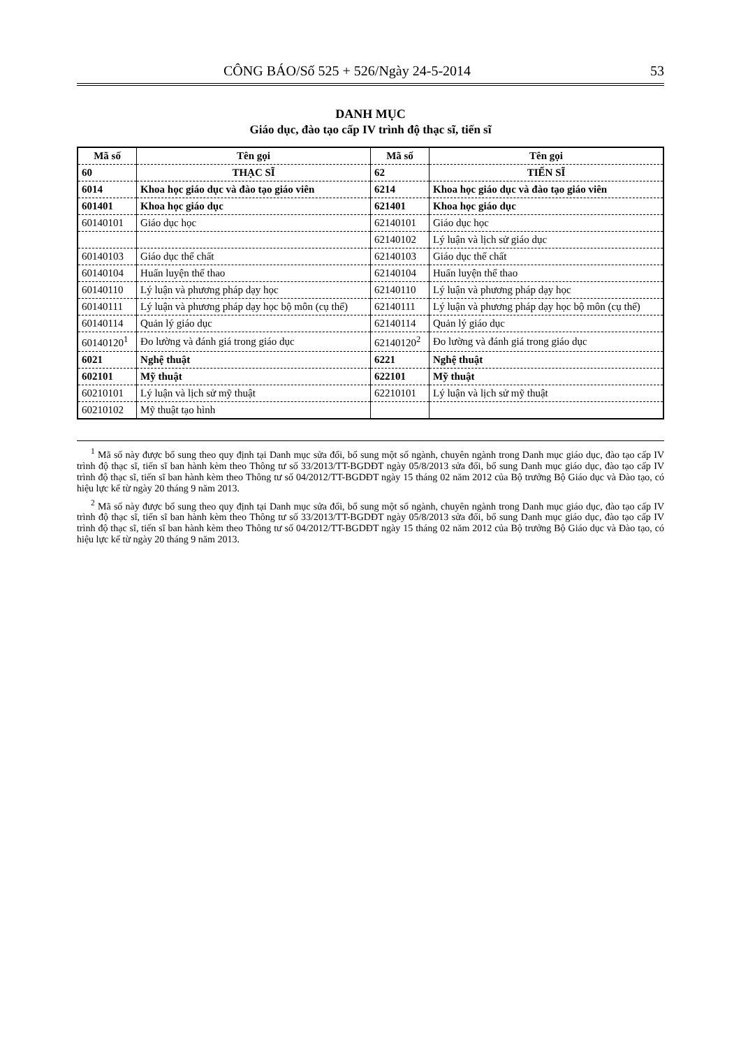CÔNG BÁO/Số 525 + 526/Ngày 24-5-2014 53
DANH MỤC
Giáo dục, đào tạo cấp IV trình độ thạc sĩ, tiến sĩ
| Mã số | Tên gọi | Mã số | Tên gọi |
| --- | --- | --- | --- |
| 60 | THẠC SĨ | 62 | TIẾN SĨ |
| 6014 | Khoa học giáo dục và đào tạo giáo viên | 6214 | Khoa học giáo dục và đào tạo giáo viên |
| 601401 | Khoa học giáo dục | 621401 | Khoa học giáo dục |
| 60140101 | Giáo dục học | 62140101 | Giáo dục học |
| | | 62140102 | Lý luận và lịch sử giáo dục |
| 60140103 | Giáo dục thể chất | 62140103 | Giáo dục thể chất |
| 60140104 | Huấn luyện thể thao | 62140104 | Huấn luyện thể thao |
| 60140110 | Lý luận và phương pháp dạy học | 62140110 | Lý luận và phương pháp dạy học |
| 60140111 | Lý luận và phương pháp dạy học bộ môn (cụ thể) | 62140111 | Lý luận và phương pháp dạy học bộ môn (cụ thể) |
| 60140114 | Quản lý giáo dục | 62140114 | Quản lý giáo dục |
| 60140120<sup>1</sup> | Đo lường và đánh giá trong giáo dục | 62140120<sup>2</sup> | Đo lường và đánh giá trong giáo dục |
| 6021 | Nghệ thuật | 6221 | Nghệ thuật |
| 602101 | Mỹ thuật | 622101 | Mỹ thuật |
| 60210101 | Lý luận và lịch sử mỹ thuật | 62210101 | Lý luận và lịch sử mỹ thuật |
| 60210102 | Mỹ thuật tạo hình | | |
<sup>1</sup> Mã số này được bổ sung theo quy định tại Danh mục sửa đổi, bổ sung một số ngành, chuyên ngành trong Danh mục giáo dục, đào tạo cấp IV trình độ thạc sĩ, tiến sĩ ban hành kèm theo Thông tư số 33/2013/TT-BGDĐT ngày 05/8/2013 sửa đổi, bổ sung Danh mục giáo dục, đào tạo cấp IV trình độ thạc sĩ, tiến sĩ ban hành kèm theo Thông tư số 04/2012/TT-BGDĐT ngày 15 tháng 02 năm 2012 của Bộ trưởng Bộ Giáo dục và Đào tạo, có hiệu lực kể từ ngày 20 tháng 9 năm 2013.
<sup>2</sup> Mã số này được bổ sung theo quy định tại Danh mục sửa đổi, bổ sung một số ngành, chuyên ngành trong Danh mục giáo dục, đào tạo cấp IV trình độ thạc sĩ, tiến sĩ ban hành kèm theo Thông tư số 33/2013/TT-BGDĐT ngày 05/8/2013 sửa đổi, bổ sung Danh mục giáo dục, đào tạo cấp IV trình độ thạc sĩ, tiến sĩ ban hành kèm theo Thông tư số 04/2012/TT-BGDĐT ngày 15 tháng 02 năm 2012 của Bộ trưởng Bộ Giáo dục và Đào tạo, có hiệu lực kể từ ngày 20 tháng 9 năm 2013.